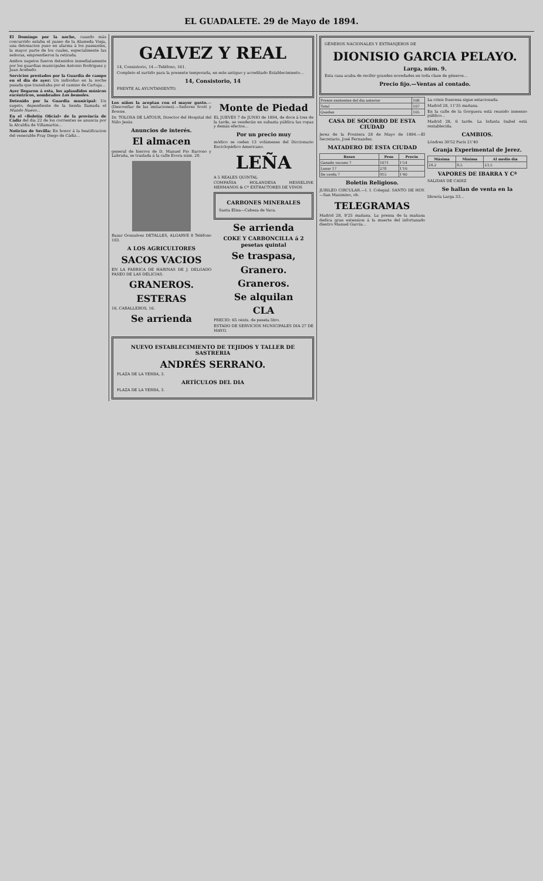EL GUADALETE. 29 de Mayo de 1894.
El Domingo por la noche, cuando más concurrido estaba el paseo de la Alameda Vieja, una detonacion puso en alarma á los paseantes, la mayor parte de los cuales, especialmente las señoras, emprendieron la retirada.
Ambos sugetos fueron detenidos inmediatamente por los guardias municipales Antonio Rodriguez y Juan Acebedo.
Servicios prestados por la Guardia de campo en el dia de ayer: Un individuo en la noche pasada que transitaba por el camino de Cartuja...
Ayer llegaron á esta, los aplaudidos músicos excéntricos, nombrados Los bemoles.
Detenido por la Guardia municipal: Un sugeto, dependiente de la tienda llamada el Mundo Nuevo...
En el «Boletin Oficial» de la provincia de Cádiz del dia 22 de los corrientes se anuncia por la Alcaldía de Villamartin...
Noticias de Sevilla: En honor á la beatificacion del venerable Fray Diego de Cádiz...
GALVEZ Y REAL
14, Consistorio, 14.—Teléfono, 161.
Completo el surtido para la presente temporada, en este antiguo y acreditado Establecimiento...
14, Consistorio, 14
FRENTE AL AYUNTAMIENTO.
Los niños la aceptan con el mayor gusto.—(Desconfiar de las imitaciones).—Señores Scott y Bowne.
Dr. TOLOSA DE LATOUR, Director del Hospital del Niño Jesús.
Anuncios de interés.
El almacen
general de hierros de D. Manuel Pio Barroso y Labraña, se traslada á la calle Evora núm. 20.
Bazar Gonzalvez DETALLES, ALGARVE 8 Teléfono 103.
A LOS AGRICULTORES
SACOS VACIOS
EN LA FABRICA DE HARINAS DE J. DELGADO PASEO DE LAS DELICIAS.
GRANEROS.
ESTERAS
16, CABALLEROS, 16.
Se arrienda
Monte de Piedad
EL JUEVES 7 de JUNIO de 1894, de doce á tres de la tarde, se venderán en subasta pública las ropas y demás efectos...
Por un precio muy
módico se ceden 13 volúmenes del Diccionario Enciclopédico Americano.
LEÑA
A 5 REALES QUINTAL
COMPAÑIA HOLANDESA HESSELINK HERMANOS & Cª EXTRACTORES DE VINOS
CARBONES MINERALES
Santa Elisa—Cabeza de Vaca.
Se arrienda
COKE Y CARBONCILLA á 2 pesetas quintal
Se traspasa,
Granero.
Graneros.
Se alquilan
CLA
PRECIO: 65 cénts. de peseta litro.
ESTADO DE SERVICIOS MUNICIPALES DIA 27 DE MAYO.
NUEVO ESTABLECIMIENTO DE TEJIDOS Y TALLER DE SASTRERIA
ANDRÉS SERRANO.
PLAZA DE LA YERBA, 3.
ARTÍCULOS DEL DIA
PLAZA DE LA YERBA, 3.
GÉNEROS NACIONALES Y EXTRANJEROS DE
DIONISIO GARCIA PELAYO.
Larga, núm. 9.
Esta casa acaba de recibir grandes novedades en toda clase de géneros...
Precio fijo.—Ventas al contado.
| Presos existentes del dia anterior | 106 |
| Total | 107 |
| Quedan | 105 |
CASA DE SOCORRO DE ESTA CIUDAD
Jerez de la Frontera 28 de Mayo de 1894.—El Secretario, José Fernandez.
MATADERO DE ESTA CIUDAD
| Reses | Peso | Precio |
| --- | --- | --- |
| Ganado vacuno 7 | 1071 | 1'54 |
| Lanar 17 | 278 | 1'10 |
| De cerda 7 | 915 | 1'40 |
Boletin Religioso.
JUBILEO CIRCULAR.—I. I. Colegial. SANTO DE HOY.—San Maximino, ob.
TELEGRAMAS
Madrid 28, 9'25 mañana. La prensa de la mañana dedica gran extension á la muerte del infortunado diestro Manuel García...
La crisis francesa sigue estacionada.
Madrid 28, 11'35 mañana.
En la calle de la Gorguera está reunido inmenso público...
Madrid 28, 6 tarde. La Infanta Isabel está restablecida.
CAMBIOS.
Lóndres 30'52 París 21'40
Granja Experimental de Jerez.
| Máxima | Mínima | Al medio día |
| --- | --- | --- |
| 24,2 | 8,5 | 23,5 |
VAPORES DE IBARRA Y Cª
SALIDAS DE CADIZ
Se hallan de venta en la
librería Larga 33...